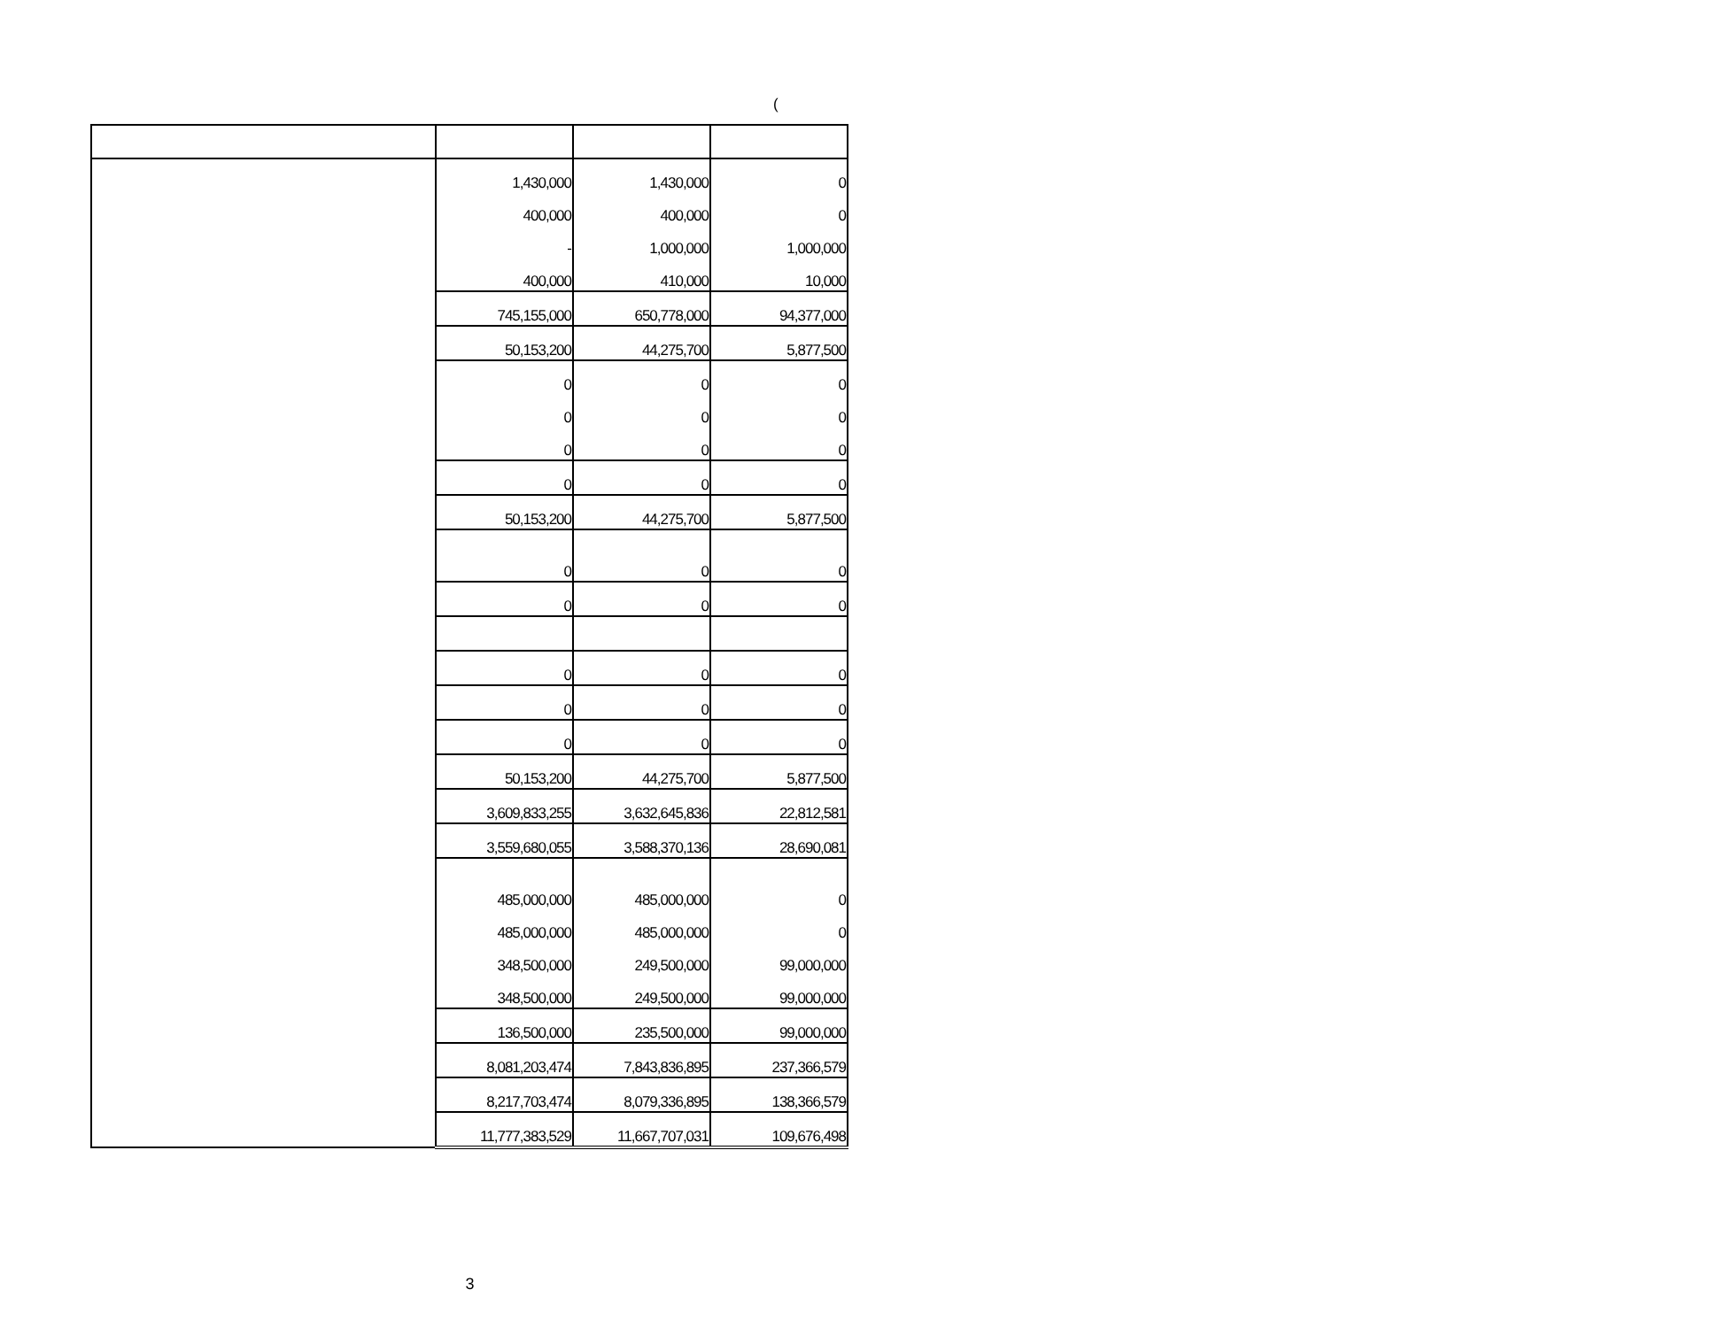(
| | 1,430,000 | 1,430,000 | 0 |
| | 400,000 | 400,000 | 0 |
| | - | 1,000,000 | 1,000,000 |
| | 400,000 | 410,000 | 10,000 |
| | 745,155,000 | 650,778,000 | 94,377,000 |
| | 50,153,200 | 44,275,700 | 5,877,500 |
| | 0 | 0 | 0 |
| | 0 | 0 | 0 |
| | 0 | 0 | 0 |
| | 0 | 0 | 0 |
| | 50,153,200 | 44,275,700 | 5,877,500 |
| | 0 | 0 | 0 |
| | 0 | 0 | 0 |
| | 0 | 0 | 0 |
| | 0 | 0 | 0 |
| | 0 | 0 | 0 |
| | 50,153,200 | 44,275,700 | 5,877,500 |
| | 3,609,833,255 | 3,632,645,836 | 22,812,581 |
| | 3,559,680,055 | 3,588,370,136 | 28,690,081 |
| | 485,000,000 | 485,000,000 | 0 |
| | 485,000,000 | 485,000,000 | 0 |
| | 348,500,000 | 249,500,000 | 99,000,000 |
| | 348,500,000 | 249,500,000 | 99,000,000 |
| | 136,500,000 | 235,500,000 | 99,000,000 |
| | 8,081,203,474 | 7,843,836,895 | 237,366,579 |
| | 8,217,703,474 | 8,079,336,895 | 138,366,579 |
| | 11,777,383,529 | 11,667,707,031 | 109,676,498 |
3